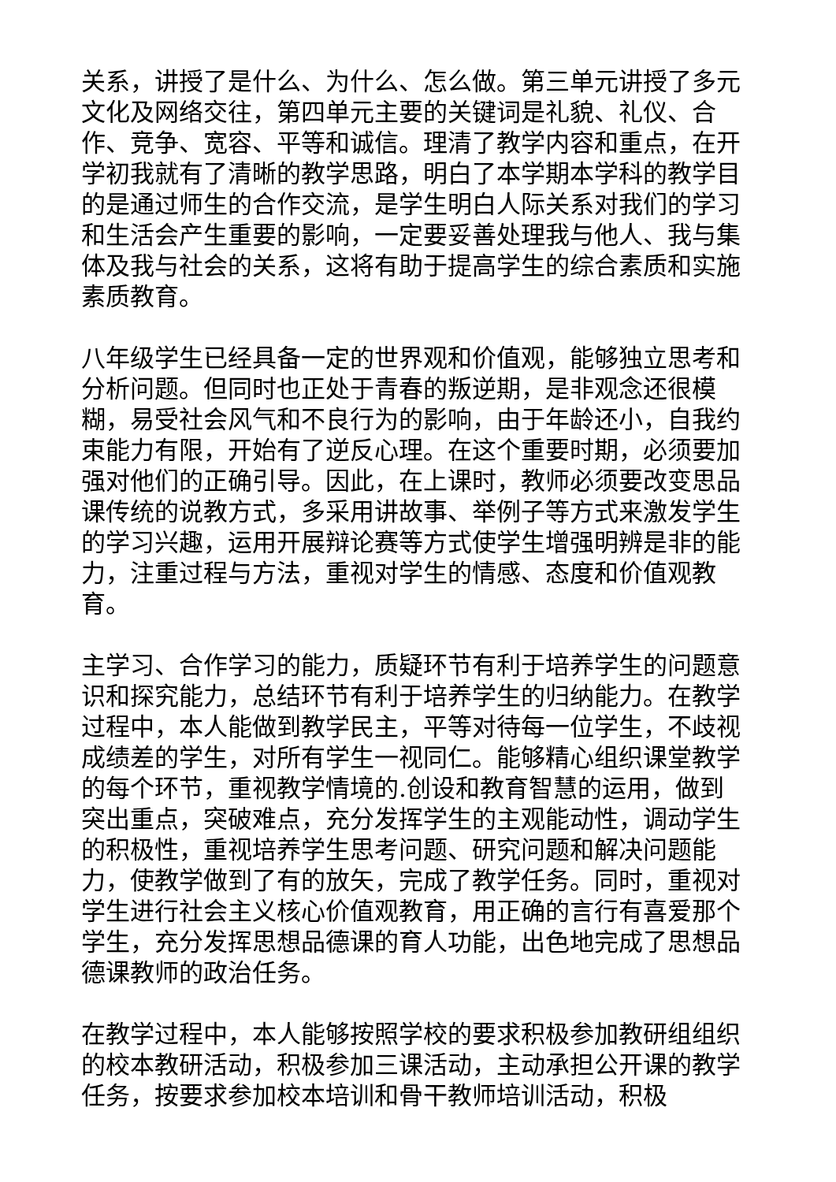关系，讲授了是什么、为什么、怎么做。第三单元讲授了多元文化及网络交往，第四单元主要的关键词是礼貌、礼仪、合作、竞争、宽容、平等和诚信。理清了教学内容和重点，在开学初我就有了清晰的教学思路，明白了本学期本学科的教学目的是通过师生的合作交流，是学生明白人际关系对我们的学习和生活会产生重要的影响，一定要妥善处理我与他人、我与集体及我与社会的关系，这将有助于提高学生的综合素质和实施素质教育。
八年级学生已经具备一定的世界观和价值观，能够独立思考和分析问题。但同时也正处于青春的叛逆期，是非观念还很模糊，易受社会风气和不良行为的影响，由于年龄还小，自我约束能力有限，开始有了逆反心理。在这个重要时期，必须要加强对他们的正确引导。因此，在上课时，教师必须要改变思品课传统的说教方式，多采用讲故事、举例子等方式来激发学生的学习兴趣，运用开展辩论赛等方式使学生增强明辨是非的能力，注重过程与方法，重视对学生的情感、态度和价值观教育。
主学习、合作学习的能力，质疑环节有利于培养学生的问题意识和探究能力，总结环节有利于培养学生的归纳能力。在教学过程中，本人能做到教学民主，平等对待每一位学生，不歧视成绩差的学生，对所有学生一视同仁。能够精心组织课堂教学的每个环节，重视教学情境的.创设和教育智慧的运用，做到突出重点，突破难点，充分发挥学生的主观能动性，调动学生的积极性，重视培养学生思考问题、研究问题和解决问题能力，使教学做到了有的放矢，完成了教学任务。同时，重视对学生进行社会主义核心价值观教育，用正确的言行有喜爱那个学生，充分发挥思想品德课的育人功能，出色地完成了思想品德课教师的政治任务。
在教学过程中，本人能够按照学校的要求积极参加教研组组织的校本教研活动，积极参加三课活动，主动承担公开课的教学任务，按要求参加校本培训和骨干教师培训活动，积极